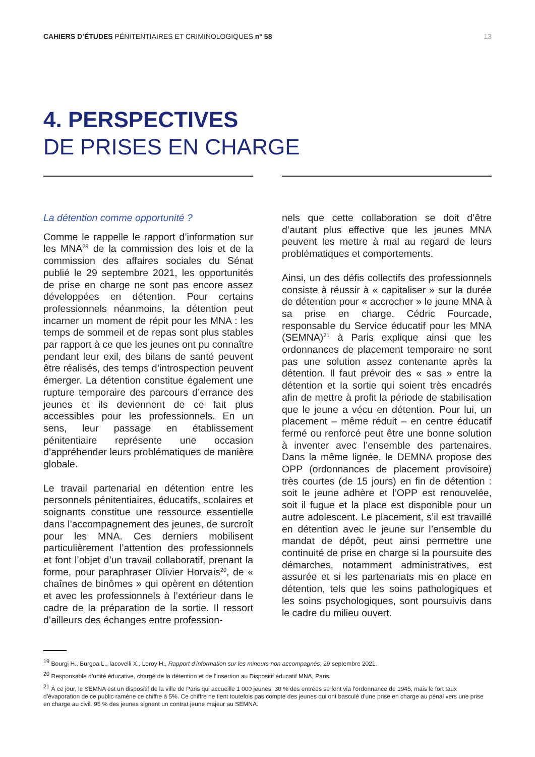CAHIERS D’ÉTUDES PÉNITENTIAIRES ET CRIMINOLOGIQUES n° 58 13
4. PERSPECTIVES
DE PRISES EN CHARGE
La détention comme opportunité ?
Comme le rappelle le rapport d’information sur les MNA<sup>29</sup> de la commission des lois et de la commission des affaires sociales du Sénat publié le 29 septembre 2021, les opportunités de prise en charge ne sont pas encore assez développées en détention. Pour certains professionnels néanmoins, la détention peut incarner un moment de répit pour les MNA : les temps de sommeil et de repas sont plus stables par rapport à ce que les jeunes ont pu connaître pendant leur exil, des bilans de santé peuvent être réalisés, des temps d’introspection peuvent émerger. La détention constitue également une rupture temporaire des parcours d’errance des jeunes et ils deviennent de ce fait plus accessibles pour les professionnels. En un sens, leur passage en établissement pénitentiaire représente une occasion d’appréhender leurs problématiques de manière globale.
Le travail partenarial en détention entre les personnels pénitentiaires, éducatifs, scolaires et soignants constitue une ressource essentielle dans l’accompagnement des jeunes, de surcroît pour les MNA. Ces derniers mobilisent particulièrement l’attention des professionnels et font l’objet d’un travail collaboratif, prenant la forme, pour paraphraser Olivier Horvais<sup>20</sup>, de « chaînes de binômes » qui opèrent en détention et avec les professionnels à l’extérieur dans le cadre de la préparation de la sortie. Il ressort d’ailleurs des échanges entre profession-
nels que cette collaboration se doit d’être d’autant plus effective que les jeunes MNA peuvent les mettre à mal au regard de leurs problématiques et comportements.
Ainsi, un des défis collectifs des professionnels consiste à réussir à « capitaliser » sur la durée de détention pour « accrocher » le jeune MNA à sa prise en charge. Cédric Fourcade, responsable du Service éducatif pour les MNA (SEMNA)<sup>21</sup> à Paris explique ainsi que les ordonnances de placement temporaire ne sont pas une solution assez contenante après la détention. Il faut prévoir des « sas » entre la détention et la sortie qui soient très encadrés afin de mettre à profit la période de stabilisation que le jeune a vécu en détention. Pour lui, un placement – même réduit – en centre éducatif fermé ou renforcé peut être une bonne solution à inventer avec l’ensemble des partenaires. Dans la même lignée, le DEMNA propose des OPP (ordonnances de placement provisoire) très courtes (de 15 jours) en fin de détention : soit le jeune adhère et l’OPP est renouvelée, soit il fugue et la place est disponible pour un autre adolescent. Le placement, s’il est travaillé en détention avec le jeune sur l’ensemble du mandat de dépôt, peut ainsi permettre une continuité de prise en charge si la poursuite des démarches, notamment administratives, est assurée et si les partenariats mis en place en détention, tels que les soins pathologiques et les soins psychologiques, sont poursuivis dans le cadre du milieu ouvert.
<sup>19</sup> Bourgi H., Burgoa L., Iacovelli X., Leroy H., Rapport d’information sur les mineurs non accompagnés, 29 septembre 2021.
<sup>20</sup> Responsable d’unité éducative, chargé de la détention et de l’insertion au Dispositif éducatif MNA, Paris.
<sup>21</sup> À ce jour, le SEMNA est un dispositif de la ville de Paris qui accueille 1 000 jeunes. 30 % des entrées se font via l’ordonnance de 1945, mais le fort taux d’évaporation de ce public ramène ce chiffre à 5%. Ce chiffre ne tient toutefois pas compte des jeunes qui ont basculé d’une prise en charge au pénal vers une prise en charge au civil. 95 % des jeunes signent un contrat jeune majeur au SEMNA.